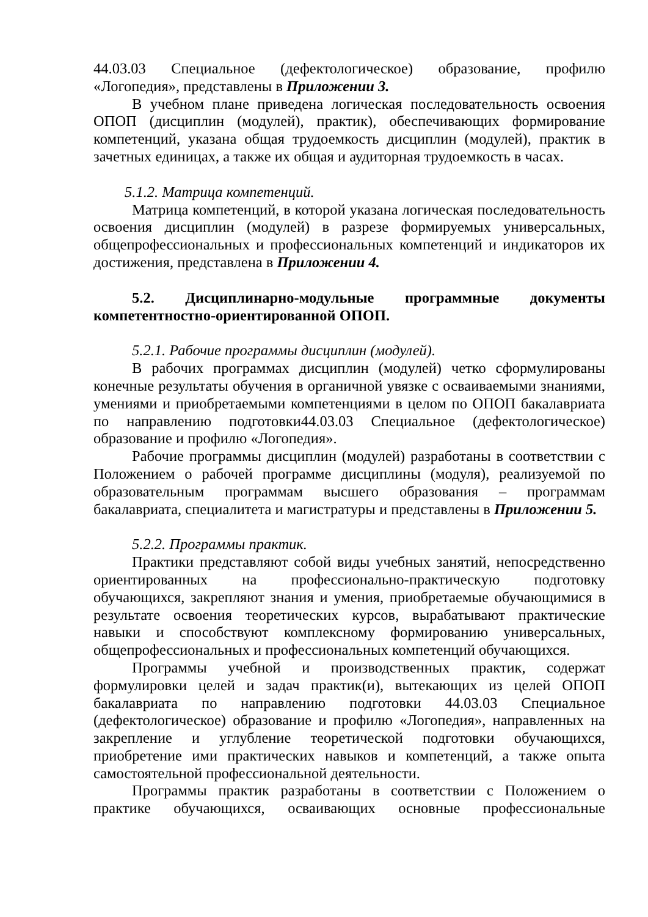44.03.03 Специальное (дефектологическое) образование, профилю «Логопедия», представлены в Приложении 3.
В учебном плане приведена логическая последовательность освоения ОПОП (дисциплин (модулей), практик), обеспечивающих формирование компетенций, указана общая трудоемкость дисциплин (модулей), практик в зачетных единицах, а также их общая и аудиторная трудоемкость в часах.
5.1.2. Матрица компетенций.
Матрица компетенций, в которой указана логическая последовательность освоения дисциплин (модулей) в разрезе формируемых универсальных, общепрофессиональных и профессиональных компетенций и индикаторов их достижения, представлена в Приложении 4.
5.2. Дисциплинарно-модульные программные документы компетентностно-ориентированной ОПОП.
5.2.1. Рабочие программы дисциплин (модулей).
В рабочих программах дисциплин (модулей) четко сформулированы конечные результаты обучения в органичной увязке с осваиваемыми знаниями, умениями и приобретаемыми компетенциями в целом по ОПОП бакалавриата по направлению подготовки44.03.03 Специальное (дефектологическое) образование и профилю «Логопедия».
Рабочие программы дисциплин (модулей) разработаны в соответствии с Положением о рабочей программе дисциплины (модуля), реализуемой по образовательным программам высшего образования – программам бакалавриата, специалитета и магистратуры и представлены в Приложении 5.
5.2.2. Программы практик.
Практики представляют собой виды учебных занятий, непосредственно ориентированных на профессионально-практическую подготовку обучающихся, закрепляют знания и умения, приобретаемые обучающимися в результате освоения теоретических курсов, вырабатывают практические навыки и способствуют комплексному формированию универсальных, общепрофессиональных и профессиональных компетенций обучающихся.
Программы учебной и производственных практик, содержат формулировки целей и задач практик(и), вытекающих из целей ОПОП бакалавриата по направлению подготовки 44.03.03 Специальное (дефектологическое) образование и профилю «Логопедия», направленных на закрепление и углубление теоретической подготовки обучающихся, приобретение ими практических навыков и компетенций, а также опыта самостоятельной профессиональной деятельности.
Программы практик разработаны в соответствии с Положением о практике обучающихся, осваивающих основные профессиональные